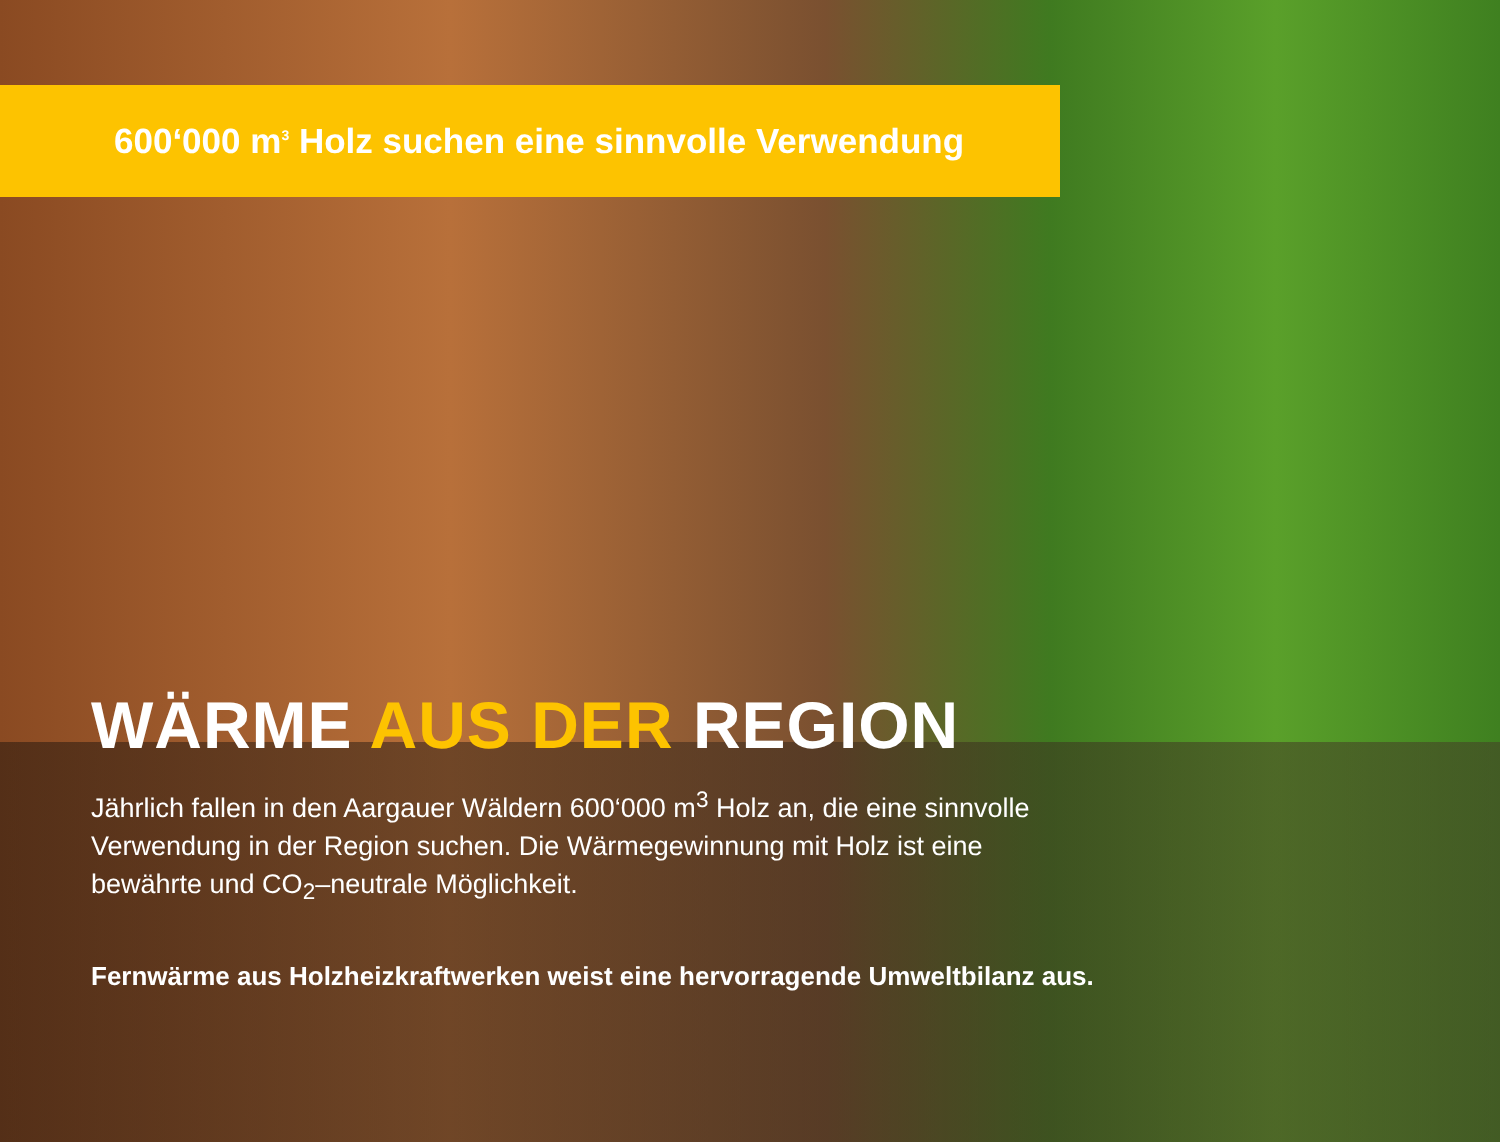600‘000 m<sup>3</sup> Holz suchen eine sinnvolle Verwendung
WÄRME AUS DER REGION
Jährlich fallen in den Aargauer Wäldern 600‘000 m<sup>3</sup> Holz an, die eine sinnvolle Verwendung in der Region suchen. Die Wärmegewinnung mit Holz ist eine bewährte und CO<sub>2</sub>–neutrale Möglichkeit.
Fernwärme aus Holzheizkraftwerken weist eine hervorragende Umweltbilanz aus.